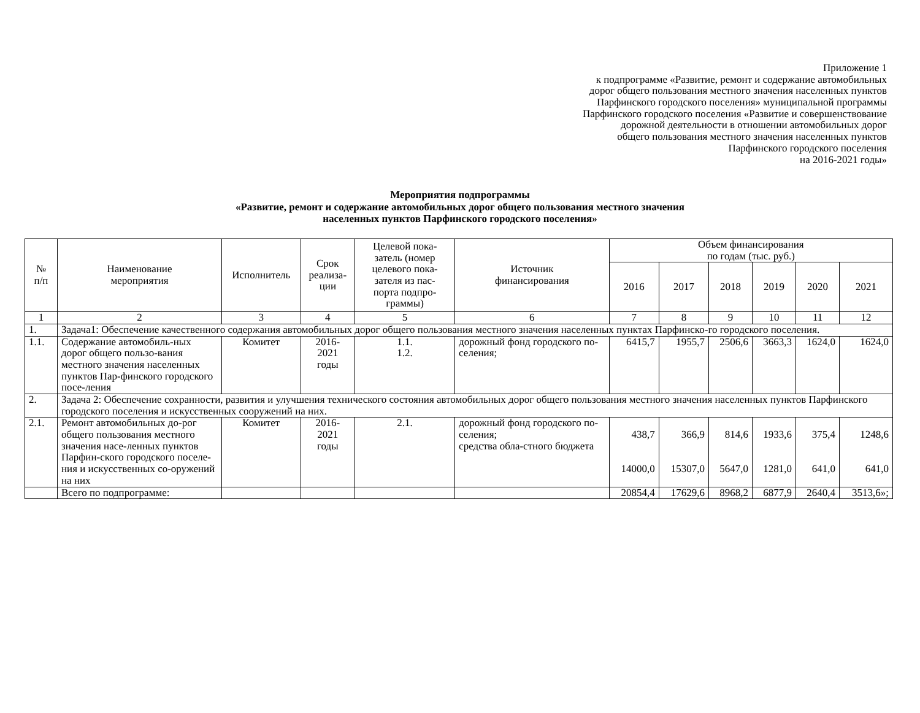Приложение 1
к подпрограмме «Развитие, ремонт и содержание автомобильных
дорог общего пользования местного значения населенных пунктов
Парфинского городского поселения» муниципальной программы
Парфинского городского поселения «Развитие и совершенствование
дорожной деятельности в отношении автомобильных дорог
общего пользования местного значения населенных пунктов
Парфинского городского поселения
на 2016-2021 годы»
Мероприятия подпрограммы
«Развитие, ремонт и содержание автомобильных дорог общего пользования местного значения
населенных пунктов Парфинского городского поселения»
| № п/п | Наименование мероприятия | Исполнитель | Срок реализа- ции | Целевой пока- затель (номер целевого пока- зателя из пас- порта подпро- граммы) | Источник финансирования | Объем финансирования по годам (тыс. руб.) | | | | | |
| --- | --- | --- | --- | --- | --- | --- | --- | --- | --- | --- | --- |
| | | | | | | 2016 | 2017 | 2018 | 2019 | 2020 | 2021 |
| 1 | 2 | 3 | 4 | 5 | 6 | 7 | 8 | 9 | 10 | 11 | 12 |
| 1. | Задача1: Обеспечение качественного содержания автомобильных дорог общего пользования местного значения населенных пунктах Парфинско-го городского поселения. | | | | | | | | | | |
| 1.1. | Содержание автомобиль-ных дорог общего пользо-вания местного значения населенных пунктов Пар-финского городского посе-ления | Комитет | 2016- 2021 годы | 1.1. 1.2. | дорожный фонд городского по-селения; | 6415,7 | 1955,7 | 2506,6 | 3663,3 | 1624,0 | 1624,0 |
| 2. | Задача 2: Обеспечение сохранности, развития и улучшения технического состояния автомобильных дорог общего пользования местного значения населенных пунктов Парфинского городского поселения и искусственных сооружений на них. | | | | | | | | | | |
| 2.1. | Ремонт автомобильных до-рог общего пользования местного значения насе-ленных пунктов Парфин-ского городского поселе-ния и искусственных со-оружений на них | Комитет | 2016- 2021 годы | 2.1. | дорожный фонд городского по-селения; средства обла-стного бюджета | 438,7 14000,0 | 366,9 15307,0 | 814,6 5647,0 | 1933,6 1281,0 | 375,4 641,0 | 1248,6 641,0 |
| | Всего по подпрограмме: | | | | | 20854,4 | 17629,6 | 8968,2 | 6877,9 | 2640,4 | 3513,6»; |